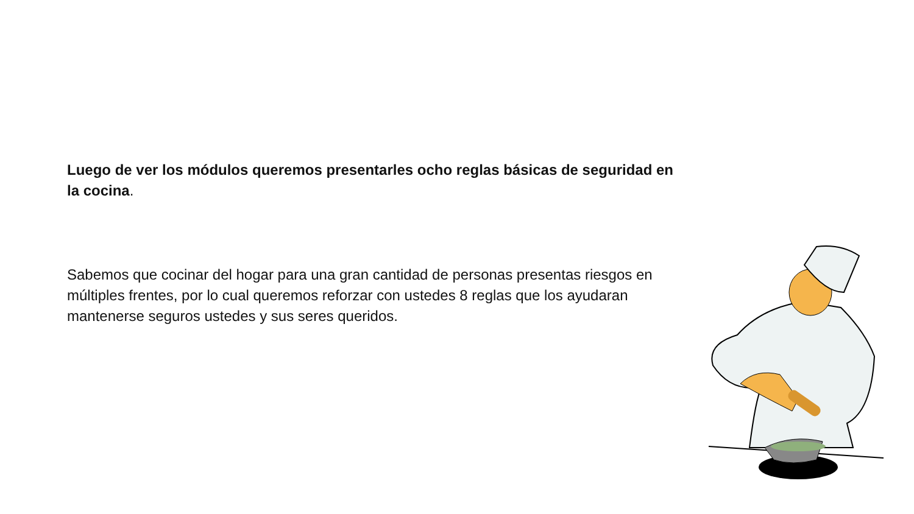Luego de ver los módulos queremos presentarles ocho reglas básicas de seguridad en la cocina.
Sabemos que cocinar del hogar para una gran cantidad de personas presentas riesgos en múltiples frentes, por lo cual queremos reforzar con ustedes 8 reglas que los ayudaran mantenerse seguros ustedes y sus seres queridos.